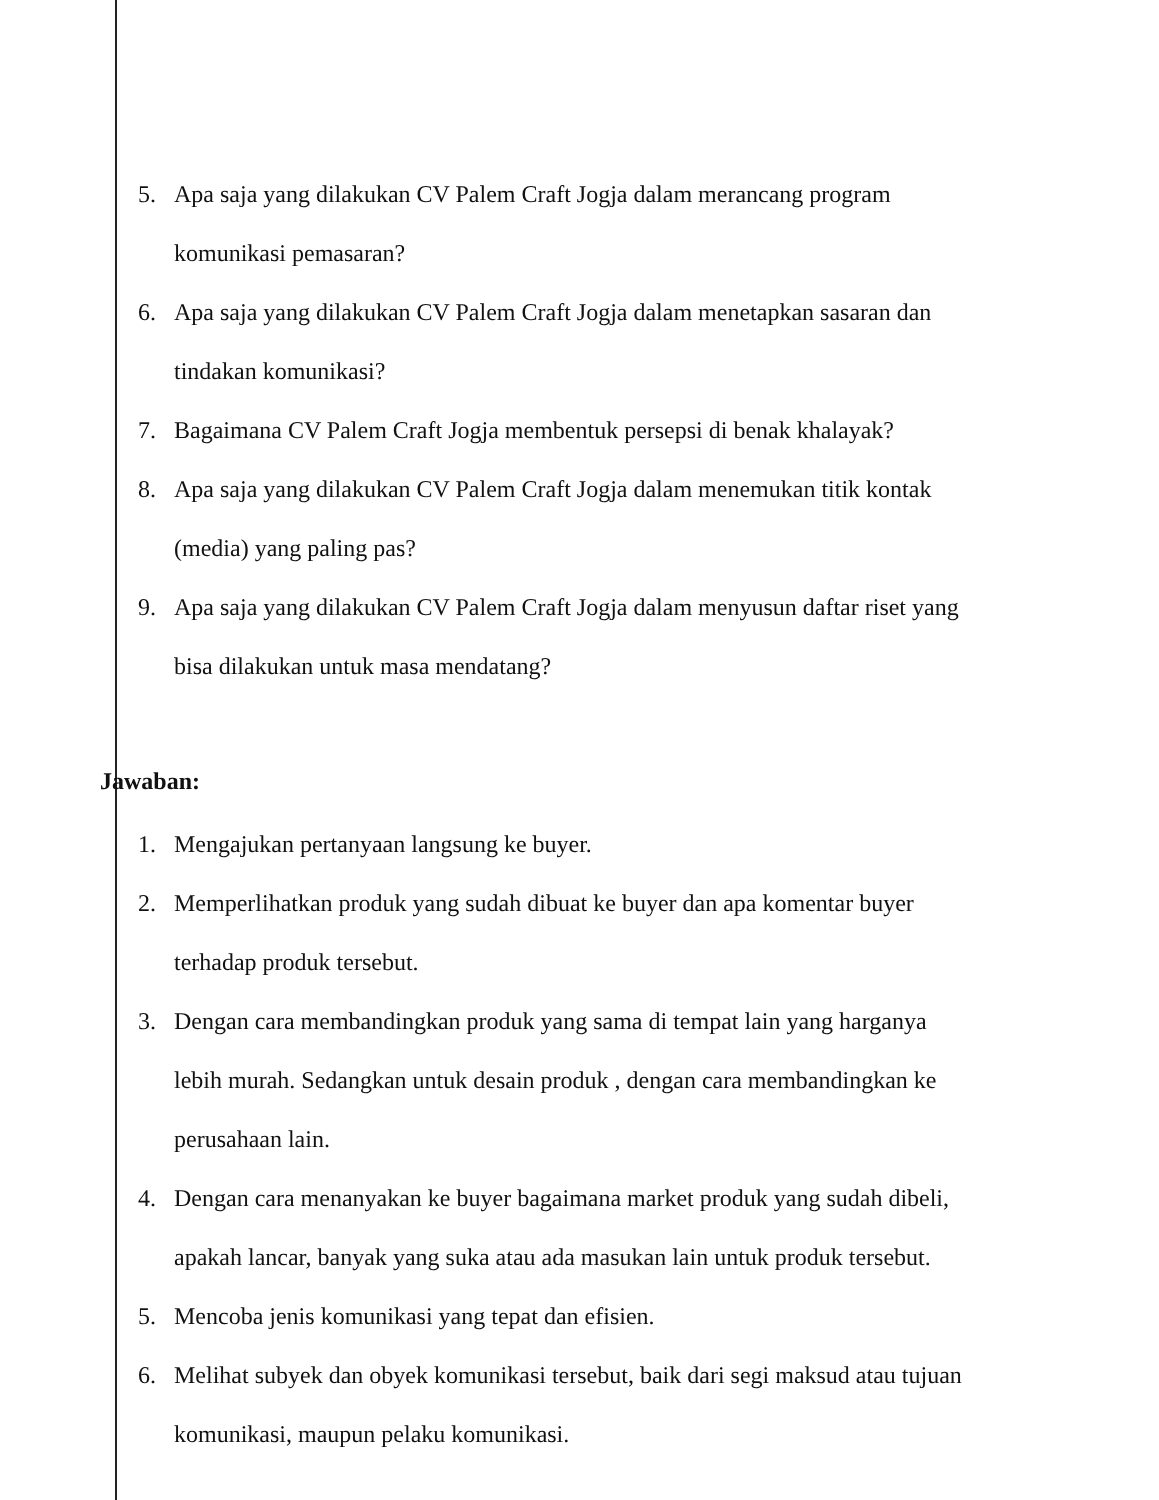5. Apa saja yang dilakukan CV Palem Craft Jogja dalam merancang program komunikasi pemasaran?
6. Apa saja yang dilakukan CV Palem Craft Jogja dalam menetapkan sasaran dan tindakan komunikasi?
7. Bagaimana CV Palem Craft Jogja membentuk persepsi di benak khalayak?
8. Apa saja yang dilakukan CV Palem Craft Jogja dalam menemukan titik kontak (media) yang paling pas?
9. Apa saja yang dilakukan CV Palem Craft Jogja dalam menyusun daftar riset yang bisa dilakukan untuk masa mendatang?
Jawaban:
1. Mengajukan pertanyaan langsung ke buyer.
2. Memperlihatkan produk yang sudah dibuat ke buyer dan apa komentar buyer terhadap produk tersebut.
3. Dengan cara membandingkan produk yang sama di tempat lain yang harganya lebih murah. Sedangkan untuk desain produk , dengan cara membandingkan ke perusahaan lain.
4. Dengan cara menanyakan ke buyer bagaimana market produk yang sudah dibeli, apakah lancar, banyak yang suka atau ada masukan lain untuk produk tersebut.
5. Mencoba jenis komunikasi yang tepat dan efisien.
6. Melihat subyek dan obyek komunikasi tersebut, baik dari segi maksud atau tujuan komunikasi, maupun pelaku komunikasi.